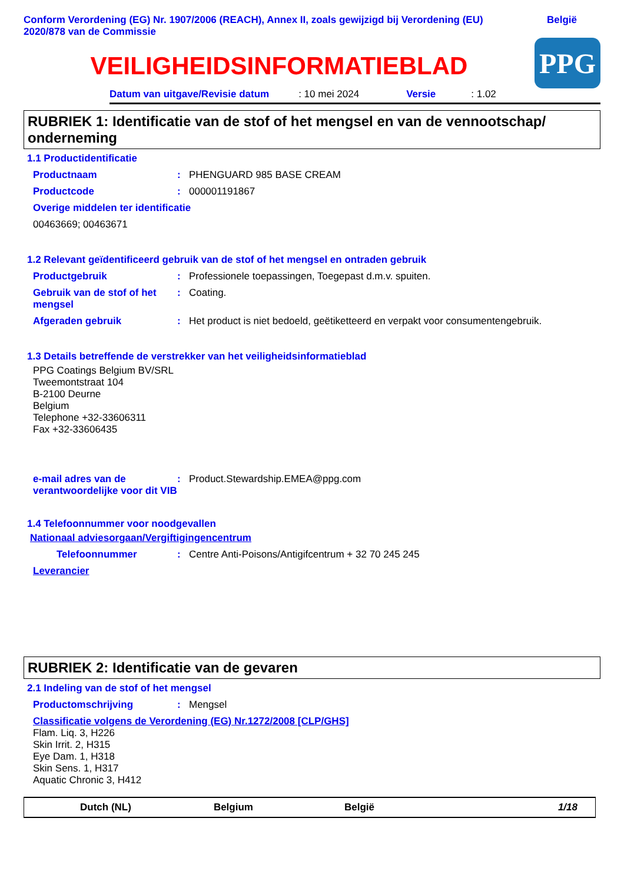Conform Verordening (EG) Nr. 1907/2006 (REACH), Annex II, zoals gewijzigd bij Verordening (EU)
2020/878 van de Commissie
België
VEILIGHEIDSINFORMATIEBLAD
PPG
Datum van uitgave/Revisie datum: 10 mei 2024 Versie: 1.02
RUBRIEK 1: Identificatie van de stof of het mengsel en van de vennootschap/ onderneming
1.1 Productidentificatie
Productnaam: PHENGUARD 985 BASE CREAM
Productcode: 000001191867
Overige middelen ter identificatie
00463669; 00463671
1.2 Relevant geïdentificeerd gebruik van de stof of het mengsel en ontraden gebruik
Productgebruik: Professionele toepassingen, Toegepast d.m.v. spuiten.
Gebruik van de stof of het mengsel: Coating.
Afgeraden gebruik: Het product is niet bedoeld, geëtiketteerd en verpakt voor consumentengebruik.
1.3 Details betreffende de verstrekker van het veiligheidsinformatieblad
PPG Coatings Belgium BV/SRL
Tweemontstraat 104
B-2100 Deurne
Belgium
Telephone +32-33606311
Fax +32-33606435
e-mail adres van de verantwoordelijke voor dit VIB: Product.Stewardship.EMEA@ppg.com
1.4 Telefoonnummer voor noodgevallen
Nationaal adviesorgaan/Vergiftigingencentrum
Telefoonnummer: Centre Anti-Poisons/Antigifcentrum + 32 70 245 245
Leverancier
RUBRIEK 2: Identificatie van de gevaren
2.1 Indeling van de stof of het mengsel
Productomschrijving: Mengsel
Classificatie volgens de Verordening (EG) Nr.1272/2008 [CLP/GHS]
Flam. Liq. 3, H226
Skin Irrit. 2, H315
Eye Dam. 1, H318
Skin Sens. 1, H317
Aquatic Chronic 3, H412
Dutch (NL) Belgium België 1/18